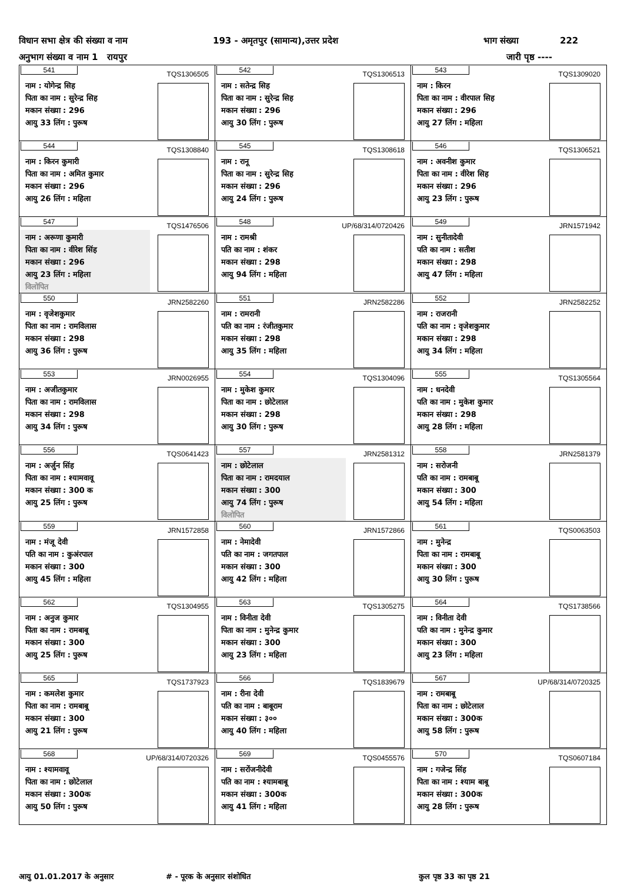विधान सभा क्षेत्र की संख्या व नाम 193 - अमृतपुर (सामान्य),उत्तर प्रदेश भाग संख्या 222
अनुभाग संख्या व नाम 1 रायपुर जारी पृष्ठ ----
| 541 TQS1306505 नाम : योगेन्द्र सिह पिता का नाम : सुरेन्द्र सिह मकान संख्या : 296 आयु 33 लिंग : पुरूष | 542 TQS1306513 नाम : सतेन्द्र सिह पिता का नाम : सुरेन्द्र सिह मकान संख्या : 296 आयु 30 लिंग : पुरूष | 543 TQS1309020 नाम : किरन पिता का नाम : वीरपाल सिह मकान संख्या : 296 आयु 27 लिंग : महिला |
| 544 TQS1308840 नाम : किरन कुमारी पिता का नाम : अमित कुमार मकान संख्या : 296 आयु 26 लिंग : महिला | 545 TQS1308618 नाम : रानू पिता का नाम : सुरेन्द्र सिह मकान संख्या : 296 आयु 24 लिंग : पुरूष | 546 TQS1306521 नाम : अवनीश कुमार पिता का नाम : वीरेश सिह मकान संख्या : 296 आयु 23 लिंग : पुरूष |
| 547 TQS1476506 नाम : अरूणा कुमारी पिता का नाम : वीरेश सिंह मकान संख्या : 296 आयु 23 लिंग : महिला विलोपित | 548 UP/68/314/0720426 नाम : रामश्री पति का नाम : शंकर मकान संख्या : 298 आयु 94 लिंग : महिला | 549 JRN1571942 नाम : सुनीतादेवी पति का नाम : सतीश मकान संख्या : 298 आयु 47 लिंग : महिला |
| 550 JRN2582260 नाम : वृजेशकुमार पिता का नाम : रामविलास मकान संख्या : 298 आयु 36 लिंग : पुरूष | 551 JRN2582286 नाम : रामरानी पति का नाम : रंजीतकुमार मकान संख्या : 298 आयु 35 लिंग : महिला | 552 JRN2582252 नाम : राजरानी पति का नाम : वृजेशकुमार मकान संख्या : 298 आयु 34 लिंग : महिला |
| 553 JRN0026955 नाम : अजीतकुमार पिता का नाम : रामविलास मकान संख्या : 298 आयु 34 लिंग : पुरूष | 554 TQS1304096 नाम : मुकेश कुमार पिता का नाम : छोटेलाल मकान संख्या : 298 आयु 30 लिंग : पुरूष | 555 TQS1305564 नाम : धनदेवी पति का नाम : मुकेश कुमार मकान संख्या : 298 आयु 28 लिंग : महिला |
| 556 TQS0641423 नाम : अर्जुन सिंह पिता का नाम : श्यामवावू मकान संख्या : 300 क आयु 25 लिंग : पुरूष | 557 JRN2581312 नाम : छोटेलाल पिता का नाम : रामदयाल मकान संख्या : 300 आयु 74 लिंग : पुरूष विलोपित | 558 JRN2581379 नाम : सरोजनी पति का नाम : रामबाबू मकान संख्या : 300 आयु 54 लिंग : महिला |
| 559 JRN1572858 नाम : मंजू देवी पति का नाम : कुअंरपाल मकान संख्या : 300 आयु 45 लिंग : महिला | 560 JRN1572866 नाम : नेमादेवी पति का नाम : जगतपाल मकान संख्या : 300 आयु 42 लिंग : महिला | 561 TQS0063503 नाम : मुनेन्द्र पिता का नाम : रामबाबू मकान संख्या : 300 आयु 30 लिंग : पुरूष |
| 562 TQS1304955 नाम : अनुज कुमार पिता का नाम : रामबाबू मकान संख्या : 300 आयु 25 लिंग : पुरूष | 563 TQS1305275 नाम : विनीता देवी पिता का नाम : मुनेन्द्र कुमार मकान संख्या : 300 आयु 23 लिंग : महिला | 564 TQS1738566 नाम : विनीता देवी पति का नाम : मुनेन्द्र कुमार मकान संख्या : 300 आयु 23 लिंग : महिला |
| 565 TQS1737923 नाम : कमलेश कुमार पिता का नाम : रामबाबू मकान संख्या : 300 आयु 21 लिंग : पुरूष | 566 TQS1839679 नाम : रीना देवी पति का नाम : बाबूराम मकान संख्या : ३०० आयु 40 लिंग : महिला | 567 UP/68/314/0720325 नाम : रामबाबू पिता का नाम : छोटेलाल मकान संख्या : 300क आयु 58 लिंग : पुरूष |
| 568 UP/68/314/0720326 नाम : श्यामवावू पिता का नाम : छोटेलाल मकान संख्या : 300क आयु 50 लिंग : पुरूष | 569 TQS0455576 नाम : सरोंजनीदेवी पति का नाम : श्यामबाबू मकान संख्या : 300क आयु 41 लिंग : महिला | 570 TQS0607184 नाम : गजेन्द्र सिंह पिता का नाम : श्याम बाबू मकान संख्या : 300क आयु 28 लिंग : पुरूष |
आयु 01.01.2017 के अनुसार # - पूरक के अनुसार संशोधित कुल पृष्ठ 33 का पृष्ठ 21